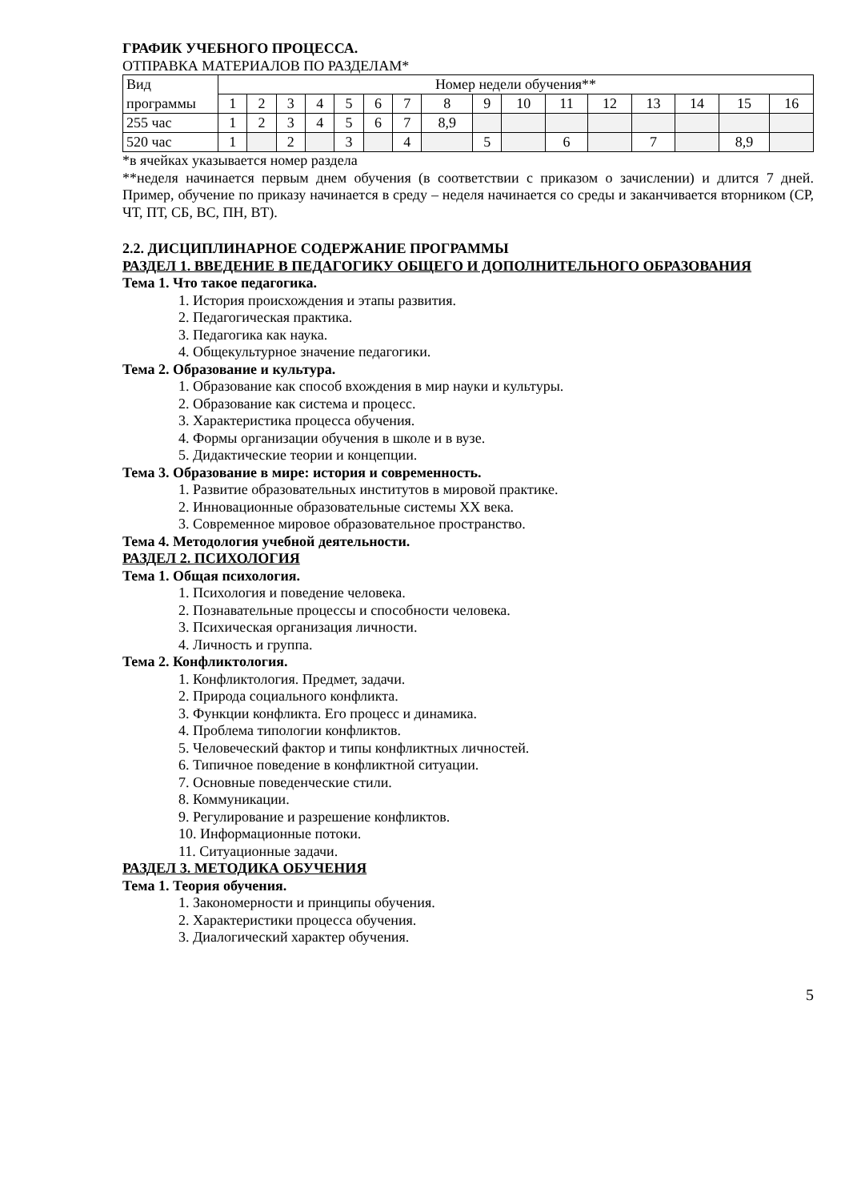ГРАФИК УЧЕБНОГО ПРОЦЕССА.
ОТПРАВКА МАТЕРИАЛОВ ПО РАЗДЕЛАМ*
| Вид | Номер недели обучения** | | | | | | | | | | | | | | | |
| программы | 1 | 2 | 3 | 4 | 5 | 6 | 7 | 8 | 9 | 10 | 11 | 12 | 13 | 14 | 15 | 16 |
| 255 час | 1 | 2 | 3 | 4 | 5 | 6 | 7 | 8,9 | | | | | | | | |
| 520 час | 1 | | 2 | | 3 | | 4 | | 5 | | 6 | | 7 | | 8,9 | |
*в ячейках указывается номер раздела
**неделя начинается первым днем обучения (в соответствии с приказом о зачислении) и длится 7 дней. Пример, обучение по приказу начинается в среду – неделя начинается со среды и заканчивается вторником (СР, ЧТ, ПТ, СБ, ВС, ПН, ВТ).
2.2. ДИСЦИПЛИНАРНОЕ СОДЕРЖАНИЕ ПРОГРАММЫ
РАЗДЕЛ 1. ВВЕДЕНИЕ В ПЕДАГОГИКУ ОБЩЕГО И ДОПОЛНИТЕЛЬНОГО ОБРАЗОВАНИЯ
Тема 1. Что такое педагогика.
1. История происхождения и этапы развития.
2. Педагогическая практика.
3. Педагогика как наука.
4. Общекультурное значение педагогики.
Тема 2. Образование и культура.
1. Образование как способ вхождения в мир науки и культуры.
2. Образование как система и процесс.
3. Характеристика процесса обучения.
4. Формы организации обучения в школе и в вузе.
5. Дидактические теории и концепции.
Тема 3. Образование в мире: история и современность.
1. Развитие образовательных институтов в мировой практике.
2. Инновационные образовательные системы XX века.
3. Современное мировое образовательное пространство.
Тема 4. Методология учебной деятельности.
РАЗДЕЛ 2. ПСИХОЛОГИЯ
Тема 1. Общая психология.
1. Психология и поведение человека.
2. Познавательные процессы и способности человека.
3. Психическая организация личности.
4. Личность и группа.
Тема 2. Конфликтология.
1. Конфликтология. Предмет, задачи.
2. Природа социального конфликта.
3. Функции конфликта. Его процесс и динамика.
4. Проблема типологии конфликтов.
5. Человеческий фактор и типы конфликтных личностей.
6. Типичное поведение в конфликтной ситуации.
7. Основные поведенческие стили.
8. Коммуникации.
9. Регулирование и разрешение конфликтов.
10. Информационные потоки.
11. Ситуационные задачи.
РАЗДЕЛ 3. МЕТОДИКА ОБУЧЕНИЯ
Тема 1. Теория обучения.
1. Закономерности и принципы обучения.
2. Характеристики процесса обучения.
3. Диалогический характер обучения.
5